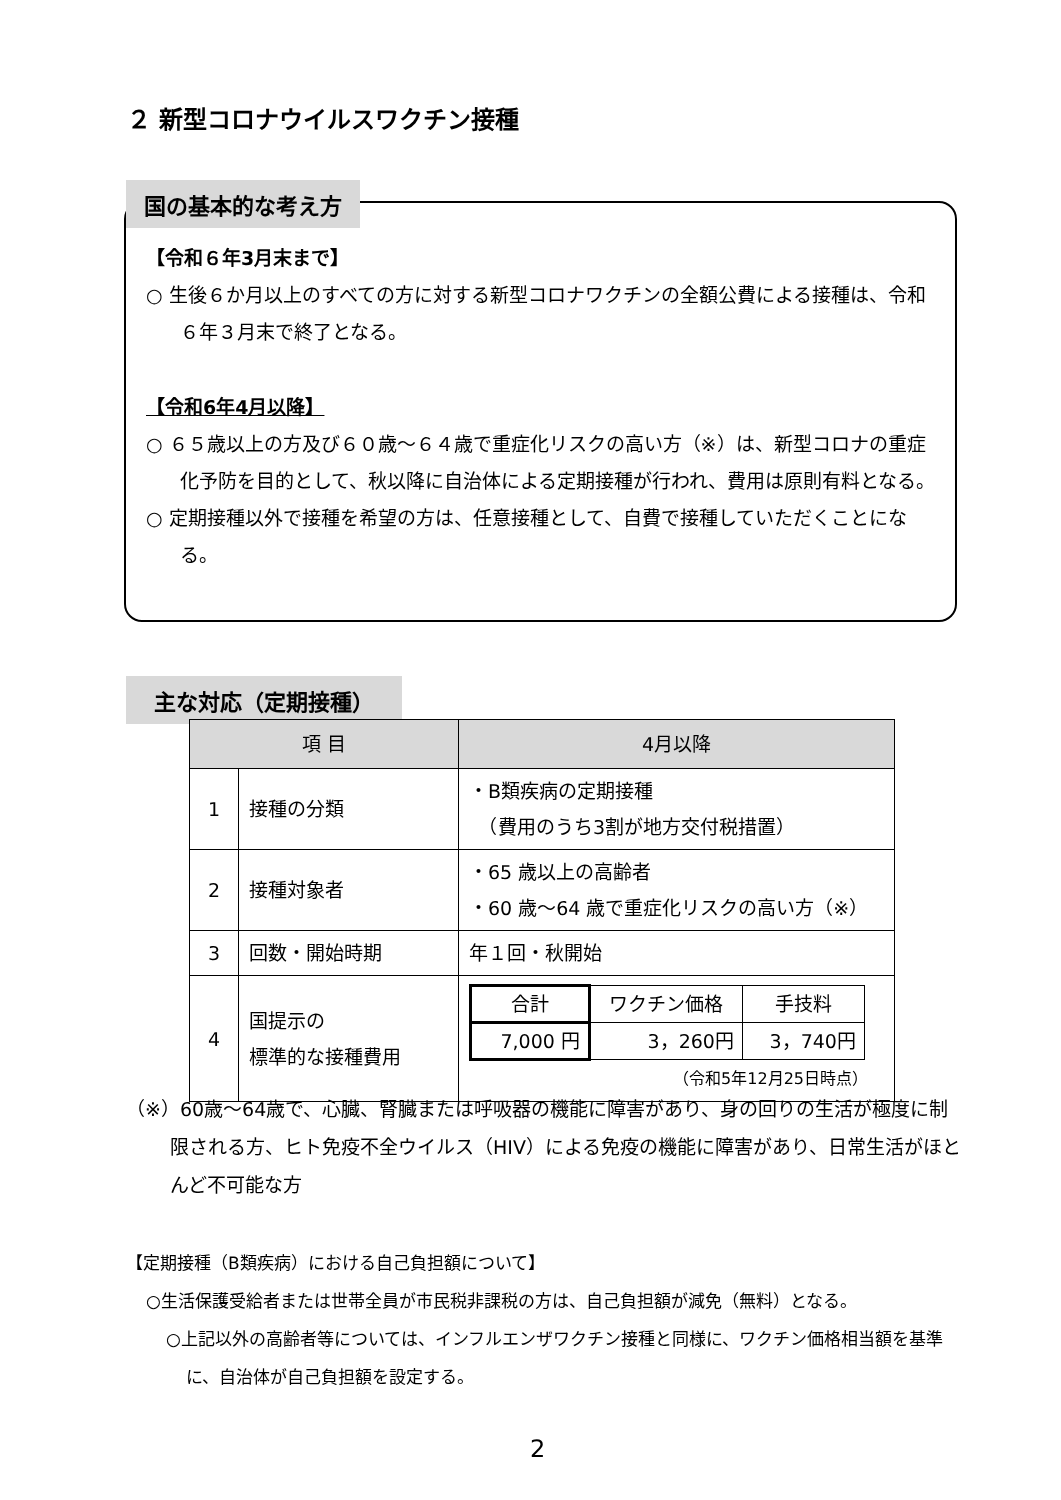２ 新型コロナウイルスワクチン接種
国の基本的な考え方
【令和６年3月末まで】
○ 生後６か月以上のすべての方に対する新型コロナワクチンの全額公費による接種は、令和６年３月末で終了となる。
【令和6年4月以降】
○ ６５歳以上の方及び６０歳～６４歳で重症化リスクの高い方（※）は、新型コロナの重症化予防を目的として、秋以降に自治体による定期接種が行われ、費用は原則有料となる。
○ 定期接種以外で接種を希望の方は、任意接種として、自費で接種していただくことになる。
主な対応（定期接種）
| 項 目 | | 4月以降 |
| --- | --- | --- |
| 1 | 接種の分類 | ・B類疾病の定期接種 （費用のうち3割が地方交付税措置） |
| 2 | 接種対象者 | ・65 歳以上の高齢者 ・60 歳～64 歳で重症化リスクの高い方（※） |
| 3 | 回数・開始時期 | 年１回・秋開始 |
| 4 | 国提示の 標準的な接種費用 | / 合計 / ワクチン価格 / 手技料 / / 7,000 円 / 3，260円 / 3，740円 / （令和5年12月25日時点） |
（※）60歳～64歳で、心臓、腎臓または呼吸器の機能に障害があり、身の回りの生活が極度に制限される方、ヒト免疫不全ウイルス（HIV）による免疫の機能に障害があり、日常生活がほとんど不可能な方
【定期接種（B類疾病）における自己負担額について】
○生活保護受給者または世帯全員が市民税非課税の方は、自己負担額が減免（無料）となる。
○上記以外の高齢者等については、インフルエンザワクチン接種と同様に、ワクチン価格相当額を基準に、自治体が自己負担額を設定する。
2